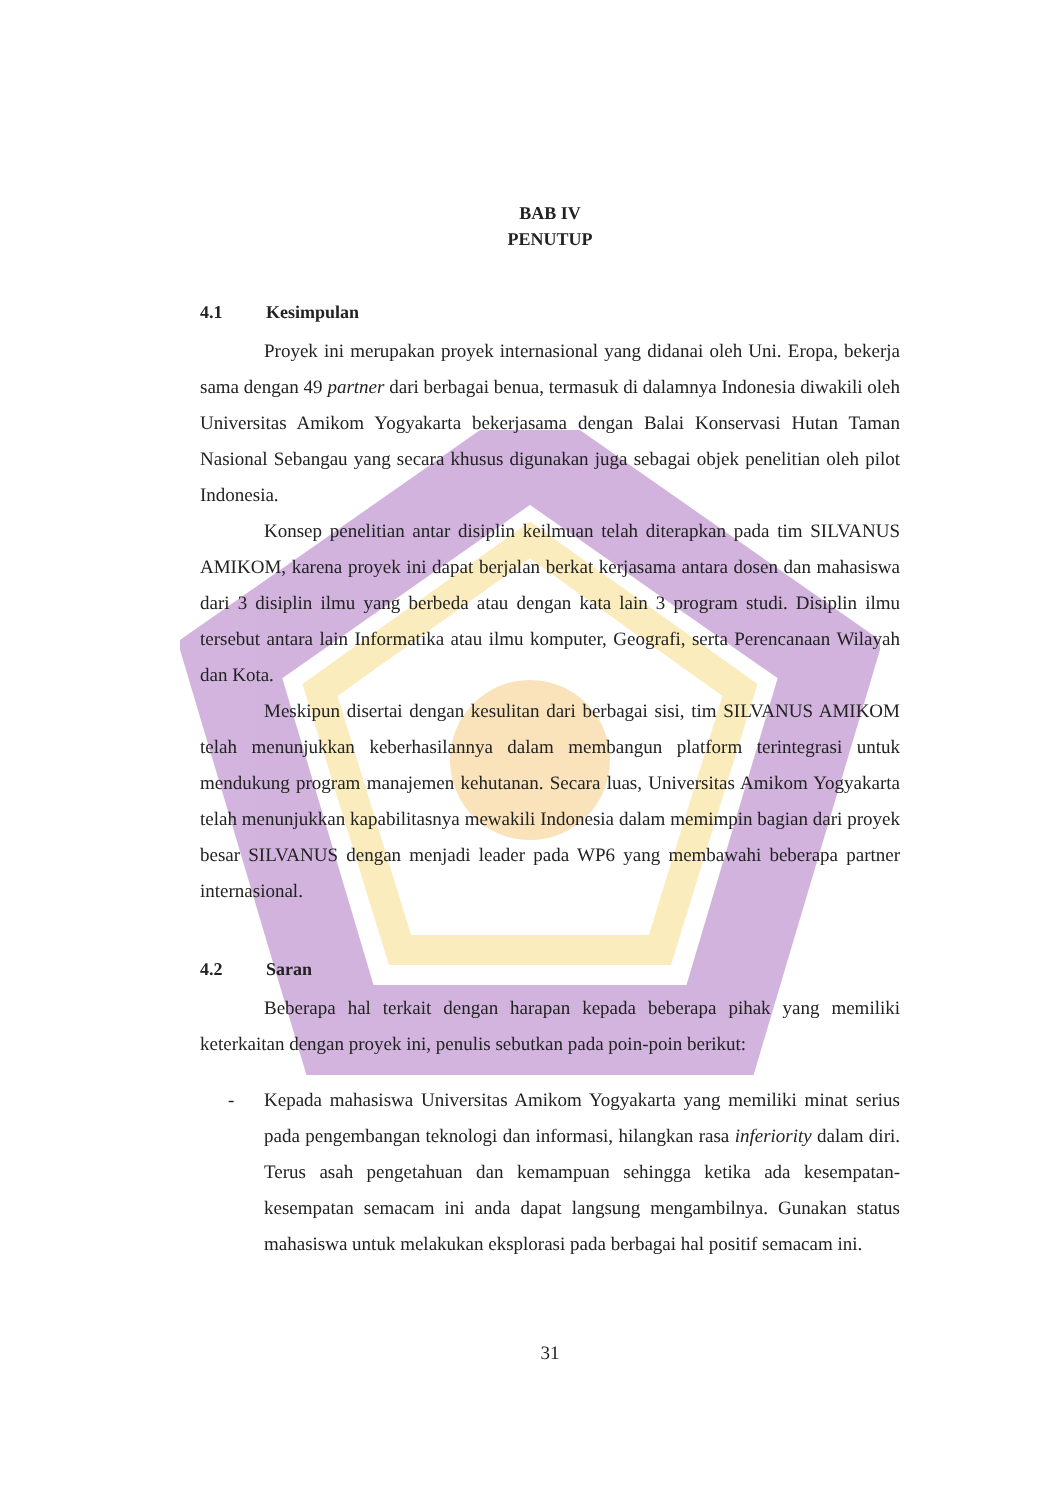BAB IV
PENUTUP
4.1 Kesimpulan
Proyek ini merupakan proyek internasional yang didanai oleh Uni. Eropa, bekerja sama dengan 49 partner dari berbagai benua, termasuk di dalamnya Indonesia diwakili oleh Universitas Amikom Yogyakarta bekerjasama dengan Balai Konservasi Hutan Taman Nasional Sebangau yang secara khusus digunakan juga sebagai objek penelitian oleh pilot Indonesia.
Konsep penelitian antar disiplin keilmuan telah diterapkan pada tim SILVANUS AMIKOM, karena proyek ini dapat berjalan berkat kerjasama antara dosen dan mahasiswa dari 3 disiplin ilmu yang berbeda atau dengan kata lain 3 program studi. Disiplin ilmu tersebut antara lain Informatika atau ilmu komputer, Geografi, serta Perencanaan Wilayah dan Kota.
Meskipun disertai dengan kesulitan dari berbagai sisi, tim SILVANUS AMIKOM telah menunjukkan keberhasilannya dalam membangun platform terintegrasi untuk mendukung program manajemen kehutanan. Secara luas, Universitas Amikom Yogyakarta telah menunjukkan kapabilitasnya mewakili Indonesia dalam memimpin bagian dari proyek besar SILVANUS dengan menjadi leader pada WP6 yang membawahi beberapa partner internasional.
4.2 Saran
Beberapa hal terkait dengan harapan kepada beberapa pihak yang memiliki keterkaitan dengan proyek ini, penulis sebutkan pada poin-poin berikut:
- Kepada mahasiswa Universitas Amikom Yogyakarta yang memiliki minat serius pada pengembangan teknologi dan informasi, hilangkan rasa inferiority dalam diri. Terus asah pengetahuan dan kemampuan sehingga ketika ada kesempatan-kesempatan semacam ini anda dapat langsung mengambilnya. Gunakan status mahasiswa untuk melakukan eksplorasi pada berbagai hal positif semacam ini.
31